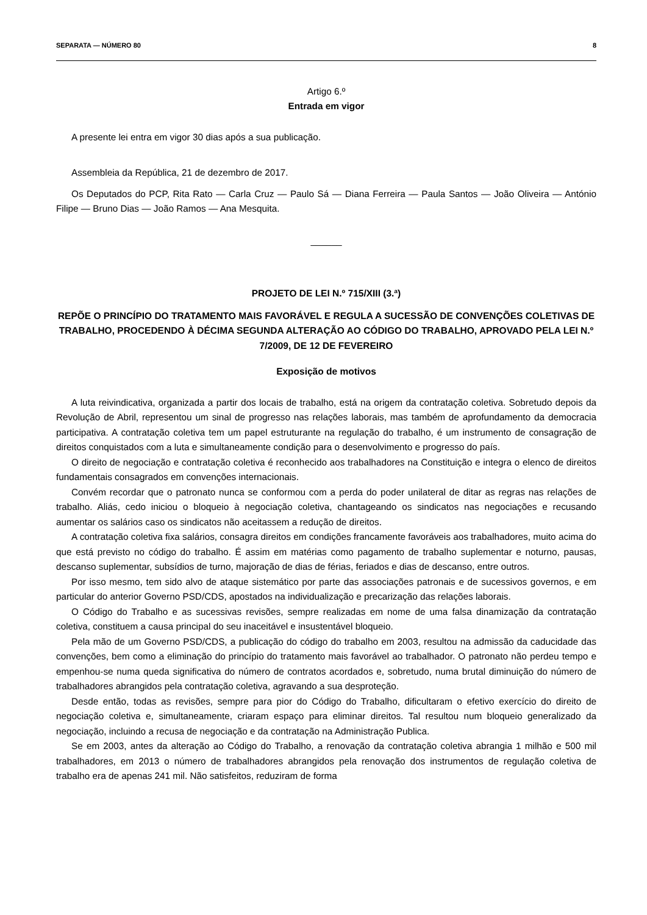SEPARATA — NÚMERO 80 8
Artigo 6.º
Entrada em vigor
A presente lei entra em vigor 30 dias após a sua publicação.
Assembleia da República, 21 de dezembro de 2017.
Os Deputados do PCP, Rita Rato — Carla Cruz — Paulo Sá — Diana Ferreira — Paula Santos — João Oliveira — António Filipe — Bruno Dias — João Ramos — Ana Mesquita.
______
PROJETO DE LEI N.º 715/XIII (3.ª)
REPÕE O PRINCÍPIO DO TRATAMENTO MAIS FAVORÁVEL E REGULA A SUCESSÃO DE CONVENÇÕES COLETIVAS DE TRABALHO, PROCEDENDO À DÉCIMA SEGUNDA ALTERAÇÃO AO CÓDIGO DO TRABALHO, APROVADO PELA LEI N.º 7/2009, DE 12 DE FEVEREIRO
Exposição de motivos
A luta reivindicativa, organizada a partir dos locais de trabalho, está na origem da contratação coletiva. Sobretudo depois da Revolução de Abril, representou um sinal de progresso nas relações laborais, mas também de aprofundamento da democracia participativa. A contratação coletiva tem um papel estruturante na regulação do trabalho, é um instrumento de consagração de direitos conquistados com a luta e simultaneamente condição para o desenvolvimento e progresso do país.
O direito de negociação e contratação coletiva é reconhecido aos trabalhadores na Constituição e integra o elenco de direitos fundamentais consagrados em convenções internacionais.
Convém recordar que o patronato nunca se conformou com a perda do poder unilateral de ditar as regras nas relações de trabalho. Aliás, cedo iniciou o bloqueio à negociação coletiva, chantageando os sindicatos nas negociações e recusando aumentar os salários caso os sindicatos não aceitassem a redução de direitos.
A contratação coletiva fixa salários, consagra direitos em condições francamente favoráveis aos trabalhadores, muito acima do que está previsto no código do trabalho. É assim em matérias como pagamento de trabalho suplementar e noturno, pausas, descanso suplementar, subsídios de turno, majoração de dias de férias, feriados e dias de descanso, entre outros.
Por isso mesmo, tem sido alvo de ataque sistemático por parte das associações patronais e de sucessivos governos, e em particular do anterior Governo PSD/CDS, apostados na individualização e precarização das relações laborais.
O Código do Trabalho e as sucessivas revisões, sempre realizadas em nome de uma falsa dinamização da contratação coletiva, constituem a causa principal do seu inaceitável e insustentável bloqueio.
Pela mão de um Governo PSD/CDS, a publicação do código do trabalho em 2003, resultou na admissão da caducidade das convenções, bem como a eliminação do princípio do tratamento mais favorável ao trabalhador. O patronato não perdeu tempo e empenhou-se numa queda significativa do número de contratos acordados e, sobretudo, numa brutal diminuição do número de trabalhadores abrangidos pela contratação coletiva, agravando a sua desproteção.
Desde então, todas as revisões, sempre para pior do Código do Trabalho, dificultaram o efetivo exercício do direito de negociação coletiva e, simultaneamente, criaram espaço para eliminar direitos. Tal resultou num bloqueio generalizado da negociação, incluindo a recusa de negociação e da contratação na Administração Publica.
Se em 2003, antes da alteração ao Código do Trabalho, a renovação da contratação coletiva abrangia 1 milhão e 500 mil trabalhadores, em 2013 o número de trabalhadores abrangidos pela renovação dos instrumentos de regulação coletiva de trabalho era de apenas 241 mil. Não satisfeitos, reduziram de forma